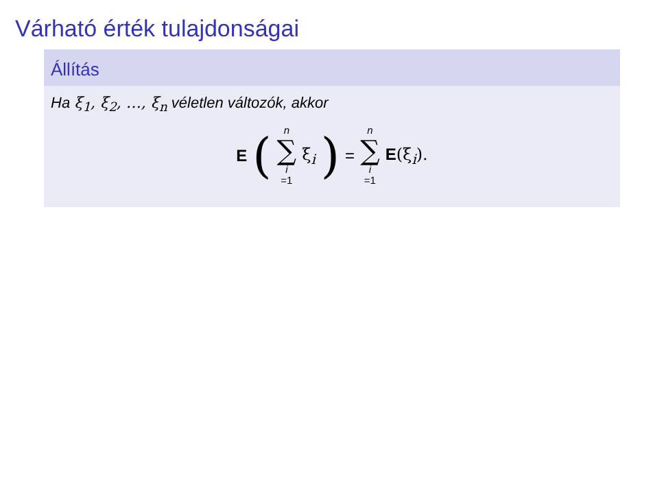Várható érték tulajdonságai
Állítás
Ha ξ<sub>1</sub>, ξ<sub>2</sub>, …, ξ<sub>n</sub> véletlen változók, akkor
E ( n ∑ i =1 ξ<sub>i</sub>) = n ∑ i =1 E(ξ<sub>i</sub>).